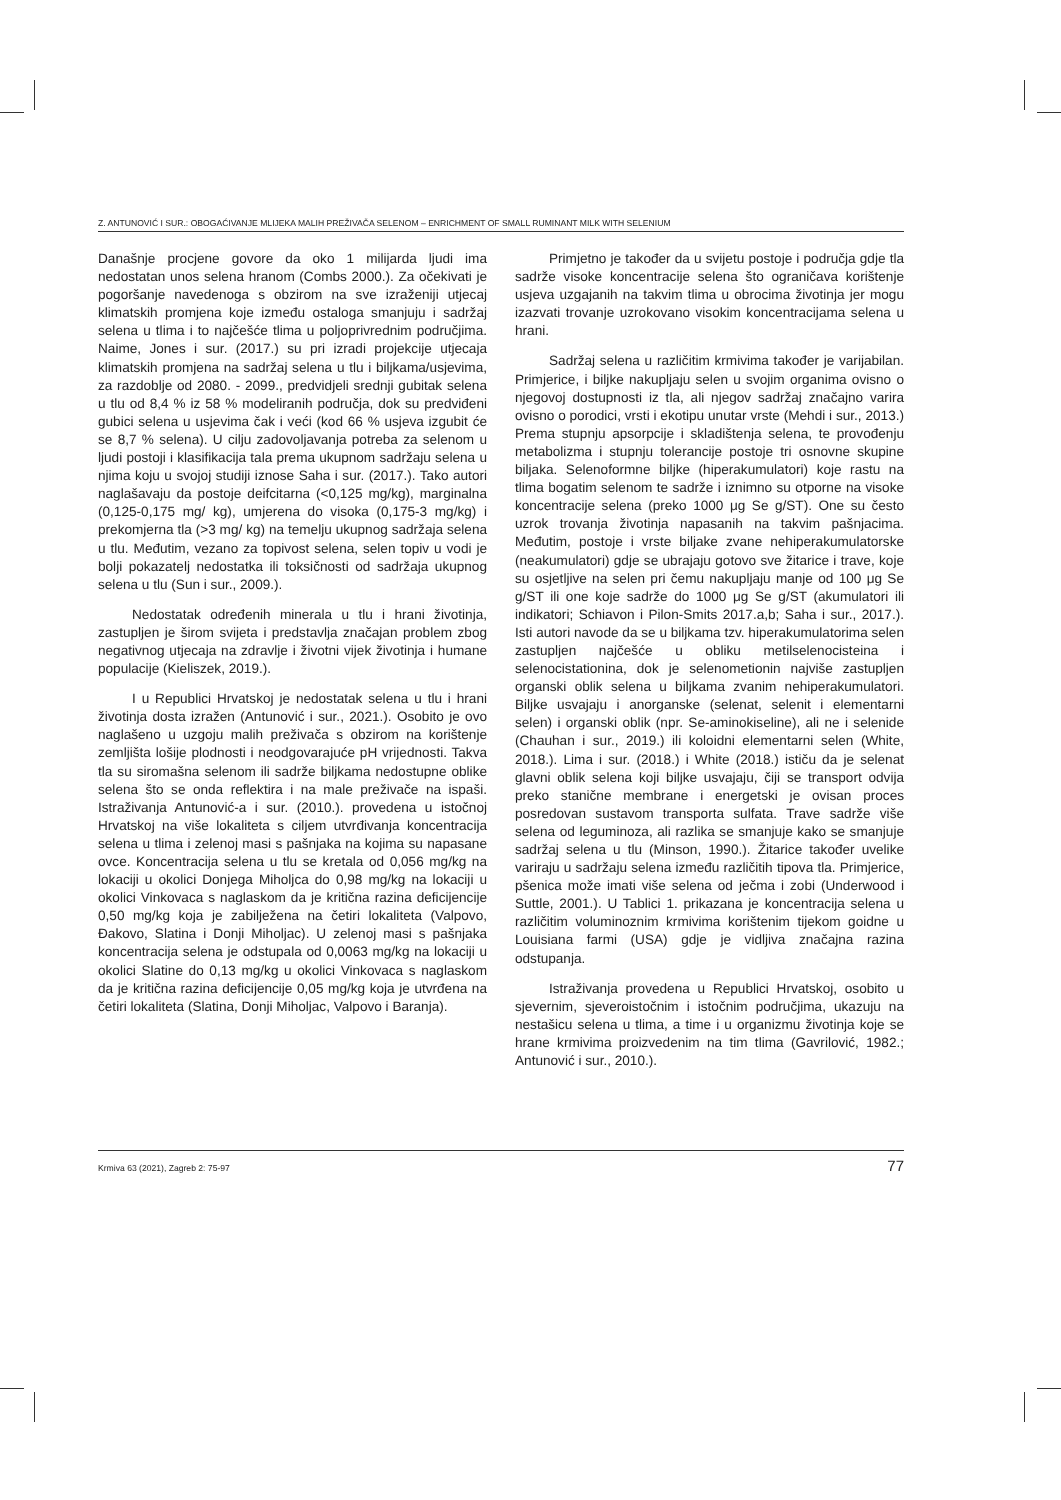Z. ANTUNOVIĆ I SUR.: OBOGAĆIVANJE MLIJEKA MALIH PREŽIVAČA SELENOM – ENRICHMENT OF SMALL RUMINANT MILK WITH SELENIUM
Današnje procjene govore da oko 1 milijarda ljudi ima nedostatan unos selena hranom (Combs 2000.). Za očekivati je pogoršanje navedenoga s obzirom na sve izraženiji utjecaj klimatskih promjena koje između ostaloga smanjuju i sadržaj selena u tlima i to najčešće tlima u poljoprivrednim područjima. Naime, Jones i sur. (2017.) su pri izradi projekcije utjecaja klimatskih promjena na sadržaj selena u tlu i biljkama/usjevima, za razdoblje od 2080. - 2099., predvidjeli srednji gubitak selena u tlu od 8,4 % iz 58 % modeliranih područja, dok su predviđeni gubici selena u usjevima čak i veći (kod 66 % usjeva izgubit će se 8,7 % selena). U cilju zadovoljavanja potreba za selenom u ljudi postoji i klasifikacija tala prema ukupnom sadržaju selena u njima koju u svojoj studiji iznose Saha i sur. (2017.). Tako autori naglašavaju da postoje deifcitarna (<0,125 mg/kg), marginalna (0,125-0,175 mg/ kg), umjerena do visoka (0,175-3 mg/kg) i prekomjerna tla (>3 mg/ kg) na temelju ukupnog sadržaja selena u tlu. Međutim, vezano za topivost selena, selen topiv u vodi je bolji pokazatelj nedostatka ili toksičnosti od sadržaja ukupnog selena u tlu (Sun i sur., 2009.).
Nedostatak određenih minerala u tlu i hrani životinja, zastupljen je širom svijeta i predstavlja značajan problem zbog negativnog utjecaja na zdravlje i životni vijek životinja i humane populacije (Kieliszek, 2019.).
I u Republici Hrvatskoj je nedostatak selena u tlu i hrani životinja dosta izražen (Antunović i sur., 2021.). Osobito je ovo naglašeno u uzgoju malih preživača s obzirom na korištenje zemljišta lošije plodnosti i neodgovarajuće pH vrijednosti. Takva tla su siromašna selenom ili sadrže biljkama nedostupne oblike selena što se onda reflektira i na male preživače na ispaši. Istraživanja Antunović-a i sur. (2010.). provedena u istočnoj Hrvatskoj na više lokaliteta s ciljem utvrđivanja koncentracija selena u tlima i zelenoj masi s pašnjaka na kojima su napasane ovce. Koncentracija selena u tlu se kretala od 0,056 mg/kg na lokaciji u okolici Donjega Miholjca do 0,98 mg/kg na lokaciji u okolici Vinkovaca s naglaskom da je kritična razina deficijencije 0,50 mg/kg koja je zabilježena na četiri lokaliteta (Valpovo, Đakovo, Slatina i Donji Miholjac). U zelenoj masi s pašnjaka koncentracija selena je odstupala od 0,0063 mg/kg na lokaciji u okolici Slatine do 0,13 mg/kg u okolici Vinkovaca s naglaskom da je kritična razina deficijencije 0,05 mg/kg koja je utvrđena na četiri lokaliteta (Slatina, Donji Miholjac, Valpovo i Baranja).
Primjetno je također da u svijetu postoje i područja gdje tla sadrže visoke koncentracije selena što ograničava korištenje usjeva uzgajanih na takvim tlima u obrocima životinja jer mogu izazvati trovanje uzrokovano visokim koncentracijama selena u hrani.
Sadržaj selena u različitim krmivima također je varijabilan. Primjerice, i biljke nakupljaju selen u svojim organima ovisno o njegovoj dostupnosti iz tla, ali njegov sadržaj značajno varira ovisno o porodici, vrsti i ekotipu unutar vrste (Mehdi i sur., 2013.) Prema stupnju apsorpcije i skladištenja selena, te provođenju metabolizma i stupnju tolerancije postoje tri osnovne skupine biljaka. Selenoformne biljke (hiperakumulatori) koje rastu na tlima bogatim selenom te sadrže i iznimno su otporne na visoke koncentracije selena (preko 1000 μg Se g/ST). One su često uzrok trovanja životinja napasanih na takvim pašnjacima. Međutim, postoje i vrste biljake zvane nehiperakumulatorske (neakumulatori) gdje se ubrajaju gotovo sve žitarice i trave, koje su osjetljive na selen pri čemu nakupljaju manje od 100 μg Se g/ST ili one koje sadrže do 1000 μg Se g/ST (akumulatori ili indikatori; Schiavon i Pilon-Smits 2017.a,b; Saha i sur., 2017.). Isti autori navode da se u biljkama tzv. hiperakumulatorima selen zastupljen najčešće u obliku metilselenocisteina i selenocistationina, dok je selenometionin najviše zastupljen organski oblik selena u biljkama zvanim nehiperakumulatori. Biljke usvajaju i anorganske (selenat, selenit i elementarni selen) i organski oblik (npr. Se-aminokiseline), ali ne i selenide (Chauhan i sur., 2019.) ili koloidni elementarni selen (White, 2018.). Lima i sur. (2018.) i White (2018.) ističu da je selenat glavni oblik selena koji biljke usvajaju, čiji se transport odvija preko stanične membrane i energetski je ovisan proces posredovan sustavom transporta sulfata. Trave sadrže više selena od leguminoza, ali razlika se smanjuje kako se smanjuje sadržaj selena u tlu (Minson, 1990.). Žitarice također uvelike variraju u sadržaju selena između različitih tipova tla. Primjerice, pšenica može imati više selena od ječma i zobi (Underwood i Suttle, 2001.). U Tablici 1. prikazana je koncentracija selena u različitim voluminoznim krmivima korištenim tijekom goidne u Louisiana farmi (USA) gdje je vidljiva značajna razina odstupanja.
Istraživanja provedena u Republici Hrvatskoj, osobito u sjevernim, sjeveroistočnim i istočnim područjima, ukazuju na nestašicu selena u tlima, a time i u organizmu životinja koje se hrane krmivima proizvedenim na tim tlima (Gavrilović, 1982.; Antunović i sur., 2010.).
Krmiva 63 (2021), Zagreb 2: 75-97 77